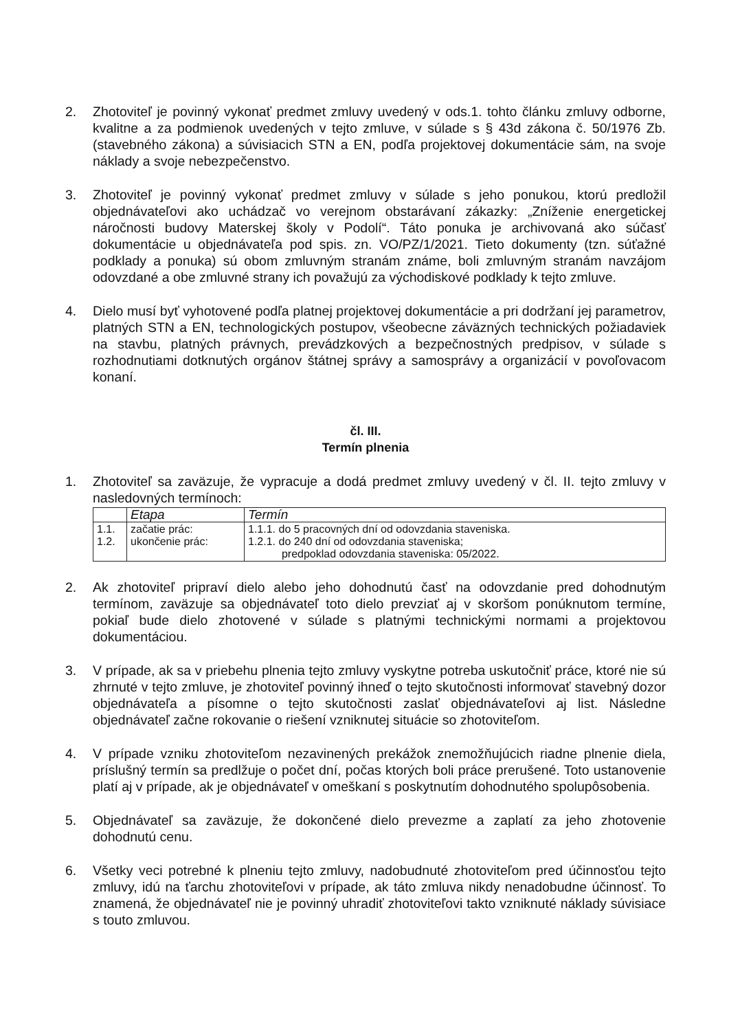2. Zhotoviteľ je povinný vykonať predmet zmluvy uvedený v ods.1. tohto článku zmluvy odborne, kvalitne a za podmienok uvedených v tejto zmluve, v súlade s § 43d zákona č. 50/1976 Zb. (stavebného zákona) a súvisiacich STN a EN, podľa projektovej dokumentácie sám, na svoje náklady a svoje nebezpečenstvo.
3. Zhotoviteľ je povinný vykonať predmet zmluvy v súlade s jeho ponukou, ktorú predložil objednávateľovi ako uchádzač vo verejnom obstarávaní zákazky: „Zníženie energetickej náročnosti budovy Materskej školy v Podolí“. Táto ponuka je archivovaná ako súčasť dokumentácie u objednávateľa pod spis. zn. VO/PZ/1/2021. Tieto dokumenty (tzn. súťažné podklady a ponuka) sú obom zmluvným stranám známe, boli zmluvným stranám navzájom odovzdané a obe zmluvné strany ich považujú za východiskové podklady k tejto zmluve.
4. Dielo musí byť vyhotovené podľa platnej projektovej dokumentácie a pri dodržaní jej parametrov, platných STN a EN, technologických postupov, všeobecne záväzných technických požiadaviek na stavbu, platných právnych, prevádzkových a bezpečnostných predpisov, v súlade s rozhodnutiami dotknutých orgánov štátnej správy a samosprávy a organizácií v povoľovacom konaní.
čl. III.
Termín plnenia
1. Zhotoviteľ sa zaväzuje, že vypracuje a dodá predmet zmluvy uvedený v čl. II. tejto zmluvy v nasledovných termínoch:
| | Etapa | Termín |
| --- | --- | --- |
| 1.1. 1.2. | začatie prác: ukončenie prác: | 1.1.1. do 5 pracovných dní od odovzdania staveniska. 1.2.1. do 240 dní od odovzdania staveniska; predpoklad odovzdania staveniska: 05/2022. |
2. Ak zhotoviteľ pripraví dielo alebo jeho dohodnutú časť na odovzdanie pred dohodnutým termínom, zaväzuje sa objednávateľ toto dielo prevziať aj v skoršom ponúknutom termíne, pokiaľ bude dielo zhotovené v súlade s platnými technickými normami a projektovou dokumentáciou.
3. V prípade, ak sa v priebehu plnenia tejto zmluvy vyskytne potreba uskutočniť práce, ktoré nie sú zhrnuté v tejto zmluve, je zhotoviteľ povinný ihneď o tejto skutočnosti informovať stavebný dozor objednávateľa a písomne o tejto skutočnosti zaslať objednávateľovi aj list. Následne objednávateľ začne rokovanie o riešení vzniknutej situácie so zhotoviteľom.
4. V prípade vzniku zhotoviteľom nezavinených prekážok znemožňujúcich riadne plnenie diela, príslušný termín sa predlžuje o počet dní, počas ktorých boli práce prerušené. Toto ustanovenie platí aj v prípade, ak je objednávateľ v omeškaní s poskytnutím dohodnutého spolupôsobenia.
5. Objednávateľ sa zaväzuje, že dokončené dielo prevezme a zaplatí za jeho zhotovenie dohodnutú cenu.
6. Všetky veci potrebné k plneniu tejto zmluvy, nadobudnuté zhotoviteľom pred účinnosťou tejto zmluvy, idú na ťarchu zhotoviteľovi v prípade, ak táto zmluva nikdy nenadobudne účinnosť. To znamená, že objednávateľ nie je povinný uhradiť zhotoviteľovi takto vzniknuté náklady súvisiace s touto zmluvou.